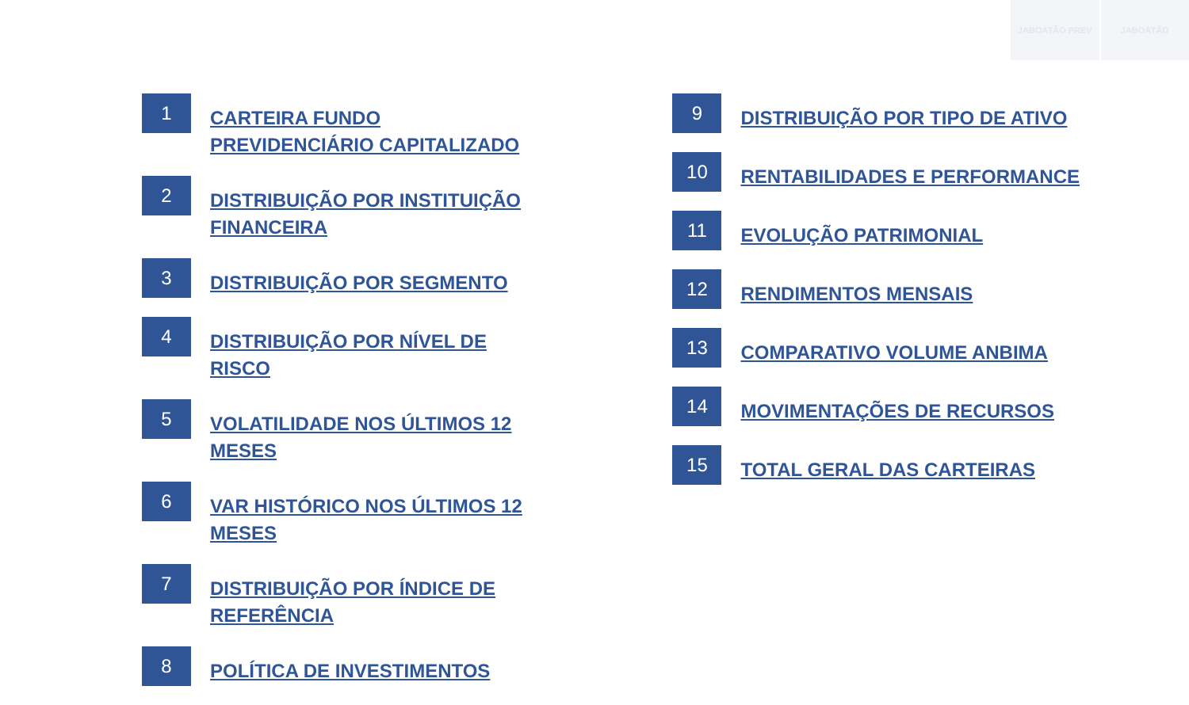JABOATÃO PREV JABOATÃO
1
CARTEIRA FUNDO PREVIDENCIÁRIO CAPITALIZADO
2
DISTRIBUIÇÃO POR INSTITUIÇÃO FINANCEIRA
3
DISTRIBUIÇÃO POR SEGMENTO
4
DISTRIBUIÇÃO POR NÍVEL DE RISCO
5
VOLATILIDADE NOS ÚLTIMOS 12 MESES
6
VAR HISTÓRICO NOS ÚLTIMOS 12 MESES
7
DISTRIBUIÇÃO POR ÍNDICE DE REFERÊNCIA
8
POLÍTICA DE INVESTIMENTOS
9
DISTRIBUIÇÃO POR TIPO DE ATIVO
10
RENTABILIDADES E PERFORMANCE
11
EVOLUÇÃO PATRIMONIAL
12
RENDIMENTOS MENSAIS
13
COMPARATIVO VOLUME ANBIMA
14
MOVIMENTAÇÕES DE RECURSOS
15
TOTAL GERAL DAS CARTEIRAS